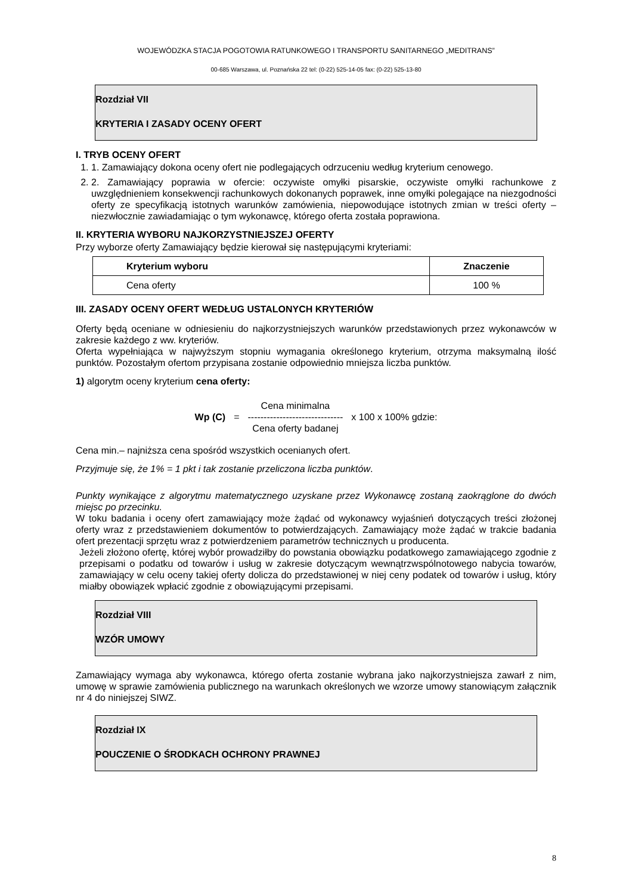WOJEWÓDZKA STACJA POGOTOWIA RATUNKOWEGO I TRANSPORTU SANITARNEGO „MEDITRANS”
00-685 Warszawa, ul. Poznańska 22 tel: (0-22) 525-14-05 fax: (0-22) 525-13-80
Rozdział VII
KRYTERIA I ZASADY OCENY OFERT
I. TRYB OCENY OFERT
1. 1. Zamawiający dokona oceny ofert nie podlegających odrzuceniu według kryterium cenowego.
2. 2. Zamawiający poprawia w ofercie: oczywiste omyłki pisarskie, oczywiste omyłki rachunkowe z uwzględnieniem konsekwencji rachunkowych dokonanych poprawek, inne omyłki polegające na niezgodności oferty ze specyfikacją istotnych warunków zamówienia, niepowodujące istotnych zmian w treści oferty – niezwłocznie zawiadamiając o tym wykonawcę, którego oferta została poprawiona.
II. KRYTERIA WYBORU NAJKORZYSTNIEJSZEJ OFERTY
Przy wyborze oferty Zamawiający będzie kierował się następującymi kryteriami:
| Kryterium wyboru | Znaczenie |
| --- | --- |
| Cena oferty | 100 % |
III. ZASADY OCENY OFERT WEDŁUG USTALONYCH KRYTERIÓW
Oferty będą oceniane w odniesieniu do najkorzystniejszych warunków przedstawionych przez wykonawców w zakresie każdego z ww. kryteriów.
Oferta wypełniająca w najwyższym stopniu wymagania określonego kryterium, otrzyma maksymalną ilość punktów. Pozostałym ofertom przypisana zostanie odpowiednio mniejsza liczba punktów.
1) algorytm oceny kryterium cena oferty:
Wp (C) =
Cena minimalna
------------------------------
Cena oferty badanej
x 100 x 100% gdzie:
Cena min.– najniższa cena spośród wszystkich ocenianych ofert.
Przyjmuje się, że 1% = 1 pkt i tak zostanie przeliczona liczba punktów.
Punkty wynikające z algorytmu matematycznego uzyskane przez Wykonawcę zostaną zaokrąglone do dwóch miejsc po przecinku.
W toku badania i oceny ofert zamawiający może żądać od wykonawcy wyjaśnień dotyczących treści złożonej oferty wraz z przedstawieniem dokumentów to potwierdzających. Zamawiający może żądać w trakcie badania ofert prezentacji sprzętu wraz z potwierdzeniem parametrów technicznych u producenta.
Jeżeli złożono ofertę, której wybór prowadziłby do powstania obowiązku podatkowego zamawiającego zgodnie z przepisami o podatku od towarów i usług w zakresie dotyczącym wewnątrzwspólnotowego nabycia towarów, zamawiający w celu oceny takiej oferty dolicza do przedstawionej w niej ceny podatek od towarów i usług, który miałby obowiązek wpłacić zgodnie z obowiązującymi przepisami.
Rozdział VIII
WZÓR UMOWY
Zamawiający wymaga aby wykonawca, którego oferta zostanie wybrana jako najkorzystniejsza zawarł z nim, umowę w sprawie zamówienia publicznego na warunkach określonych we wzorze umowy stanowiącym załącznik nr 4 do niniejszej SIWZ.
Rozdział IX
POUCZENIE O ŚRODKACH OCHRONY PRAWNEJ
8